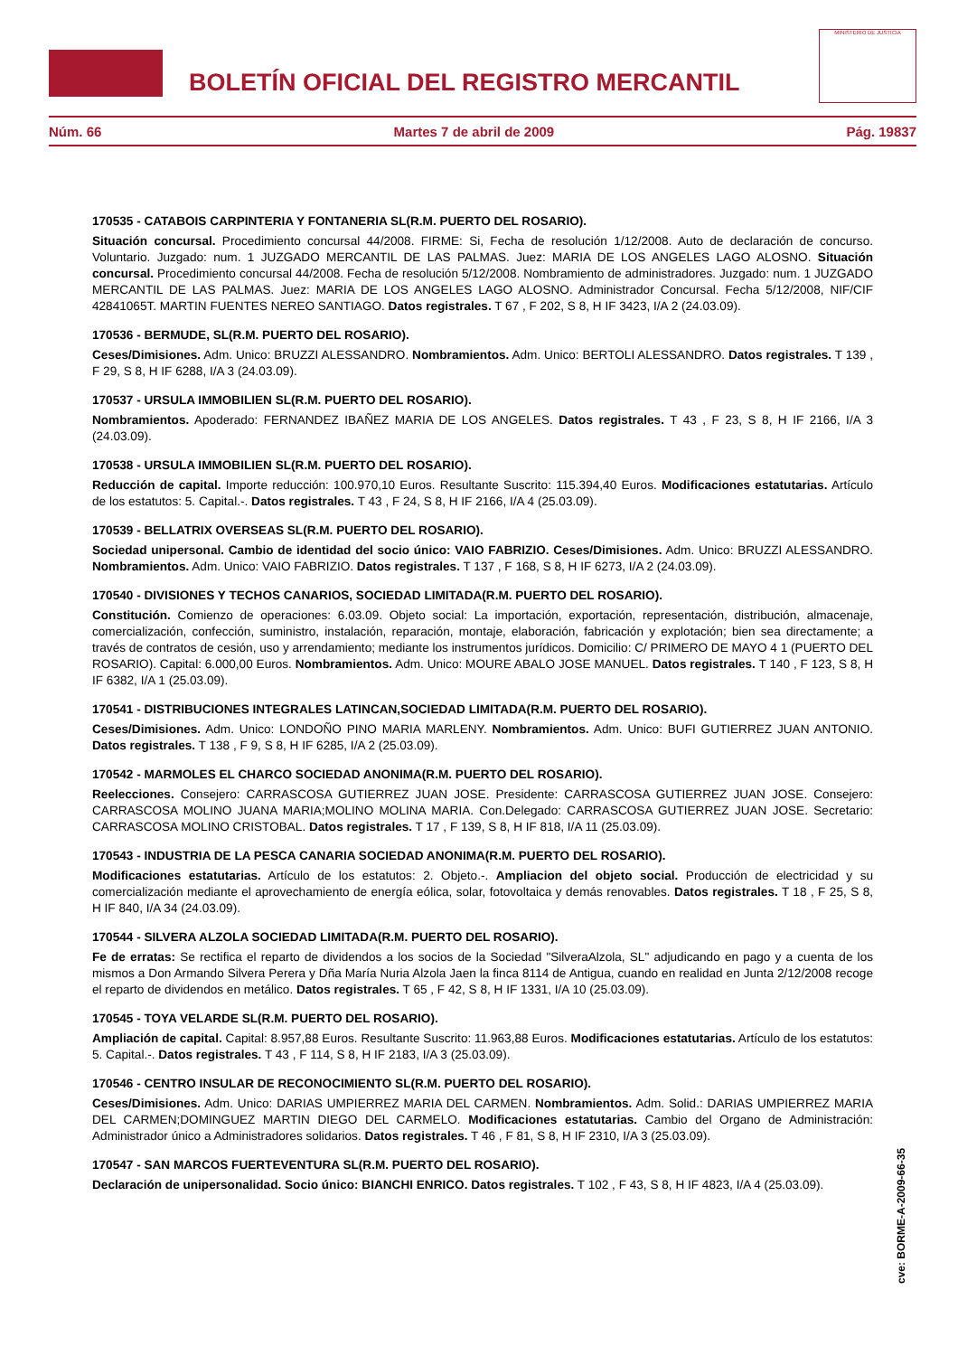BOLETÍN OFICIAL DEL REGISTRO MERCANTIL
MINISTERIO DE JUSTICIA
Núm. 66 Martes 7 de abril de 2009 Pág. 19837
170535 - CATABOIS CARPINTERIA Y FONTANERIA SL(R.M. PUERTO DEL ROSARIO).
Situación concursal. Procedimiento concursal 44/2008. FIRME: Si, Fecha de resolución 1/12/2008. Auto de declaración de concurso. Voluntario. Juzgado: num. 1 JUZGADO MERCANTIL DE LAS PALMAS. Juez: MARIA DE LOS ANGELES LAGO ALOSNO. Situación concursal. Procedimiento concursal 44/2008. Fecha de resolución 5/12/2008. Nombramiento de administradores. Juzgado: num. 1 JUZGADO MERCANTIL DE LAS PALMAS. Juez: MARIA DE LOS ANGELES LAGO ALOSNO. Administrador Concursal. Fecha 5/12/2008, NIF/CIF 42841065T. MARTIN FUENTES NEREO SANTIAGO. Datos registrales. T 67 , F 202, S 8, H IF 3423, I/A 2 (24.03.09).
170536 - BERMUDE, SL(R.M. PUERTO DEL ROSARIO).
Ceses/Dimisiones. Adm. Unico: BRUZZI ALESSANDRO. Nombramientos. Adm. Unico: BERTOLI ALESSANDRO. Datos registrales. T 139 , F 29, S 8, H IF 6288, I/A 3 (24.03.09).
170537 - URSULA IMMOBILIEN SL(R.M. PUERTO DEL ROSARIO).
Nombramientos. Apoderado: FERNANDEZ IBAÑEZ MARIA DE LOS ANGELES. Datos registrales. T 43 , F 23, S 8, H IF 2166, I/A 3 (24.03.09).
170538 - URSULA IMMOBILIEN SL(R.M. PUERTO DEL ROSARIO).
Reducción de capital. Importe reducción: 100.970,10 Euros. Resultante Suscrito: 115.394,40 Euros. Modificaciones estatutarias. Artículo de los estatutos: 5. Capital.-. Datos registrales. T 43 , F 24, S 8, H IF 2166, I/A 4 (25.03.09).
170539 - BELLATRIX OVERSEAS SL(R.M. PUERTO DEL ROSARIO).
Sociedad unipersonal. Cambio de identidad del socio único: VAIO FABRIZIO. Ceses/Dimisiones. Adm. Unico: BRUZZI ALESSANDRO. Nombramientos. Adm. Unico: VAIO FABRIZIO. Datos registrales. T 137 , F 168, S 8, H IF 6273, I/A 2 (24.03.09).
170540 - DIVISIONES Y TECHOS CANARIOS, SOCIEDAD LIMITADA(R.M. PUERTO DEL ROSARIO).
Constitución. Comienzo de operaciones: 6.03.09. Objeto social: La importación, exportación, representación, distribución, almacenaje, comercialización, confección, suministro, instalación, reparación, montaje, elaboración, fabricación y explotación; bien sea directamente; a través de contratos de cesión, uso y arrendamiento; mediante los instrumentos jurídicos. Domicilio: C/ PRIMERO DE MAYO 4 1 (PUERTO DEL ROSARIO). Capital: 6.000,00 Euros. Nombramientos. Adm. Unico: MOURE ABALO JOSE MANUEL. Datos registrales. T 140 , F 123, S 8, H IF 6382, I/A 1 (25.03.09).
170541 - DISTRIBUCIONES INTEGRALES LATINCAN,SOCIEDAD LIMITADA(R.M. PUERTO DEL ROSARIO).
Ceses/Dimisiones. Adm. Unico: LONDOÑO PINO MARIA MARLENY. Nombramientos. Adm. Unico: BUFI GUTIERREZ JUAN ANTONIO. Datos registrales. T 138 , F 9, S 8, H IF 6285, I/A 2 (25.03.09).
170542 - MARMOLES EL CHARCO SOCIEDAD ANONIMA(R.M. PUERTO DEL ROSARIO).
Reelecciones. Consejero: CARRASCOSA GUTIERREZ JUAN JOSE. Presidente: CARRASCOSA GUTIERREZ JUAN JOSE. Consejero: CARRASCOSA MOLINO JUANA MARIA;MOLINO MOLINA MARIA. Con.Delegado: CARRASCOSA GUTIERREZ JUAN JOSE. Secretario: CARRASCOSA MOLINO CRISTOBAL. Datos registrales. T 17 , F 139, S 8, H IF 818, I/A 11 (25.03.09).
170543 - INDUSTRIA DE LA PESCA CANARIA SOCIEDAD ANONIMA(R.M. PUERTO DEL ROSARIO).
Modificaciones estatutarias. Artículo de los estatutos: 2. Objeto.-. Ampliacion del objeto social. Producción de electricidad y su comercialización mediante el aprovechamiento de energía eólica, solar, fotovoltaica y demás renovables. Datos registrales. T 18 , F 25, S 8, H IF 840, I/A 34 (24.03.09).
170544 - SILVERA ALZOLA SOCIEDAD LIMITADA(R.M. PUERTO DEL ROSARIO).
Fe de erratas: Se rectifica el reparto de dividendos a los socios de la Sociedad "SilveraAlzola, SL" adjudicando en pago y a cuenta de los mismos a Don Armando Silvera Perera y Dña María Nuria Alzola Jaen la finca 8114 de Antigua, cuando en realidad en Junta 2/12/2008 recoge el reparto de dividendos en metálico. Datos registrales. T 65 , F 42, S 8, H IF 1331, I/A 10 (25.03.09).
170545 - TOYA VELARDE SL(R.M. PUERTO DEL ROSARIO).
Ampliación de capital. Capital: 8.957,88 Euros. Resultante Suscrito: 11.963,88 Euros. Modificaciones estatutarias. Artículo de los estatutos: 5. Capital.-. Datos registrales. T 43 , F 114, S 8, H IF 2183, I/A 3 (25.03.09).
170546 - CENTRO INSULAR DE RECONOCIMIENTO SL(R.M. PUERTO DEL ROSARIO).
Ceses/Dimisiones. Adm. Unico: DARIAS UMPIERREZ MARIA DEL CARMEN. Nombramientos. Adm. Solid.: DARIAS UMPIERREZ MARIA DEL CARMEN;DOMINGUEZ MARTIN DIEGO DEL CARMELO. Modificaciones estatutarias. Cambio del Organo de Administración: Administrador único a Administradores solidarios. Datos registrales. T 46 , F 81, S 8, H IF 2310, I/A 3 (25.03.09).
170547 - SAN MARCOS FUERTEVENTURA SL(R.M. PUERTO DEL ROSARIO).
Declaración de unipersonalidad. Socio único: BIANCHI ENRICO. Datos registrales. T 102 , F 43, S 8, H IF 4823, I/A 4 (25.03.09).
cve: BORME-A-2009-66-35